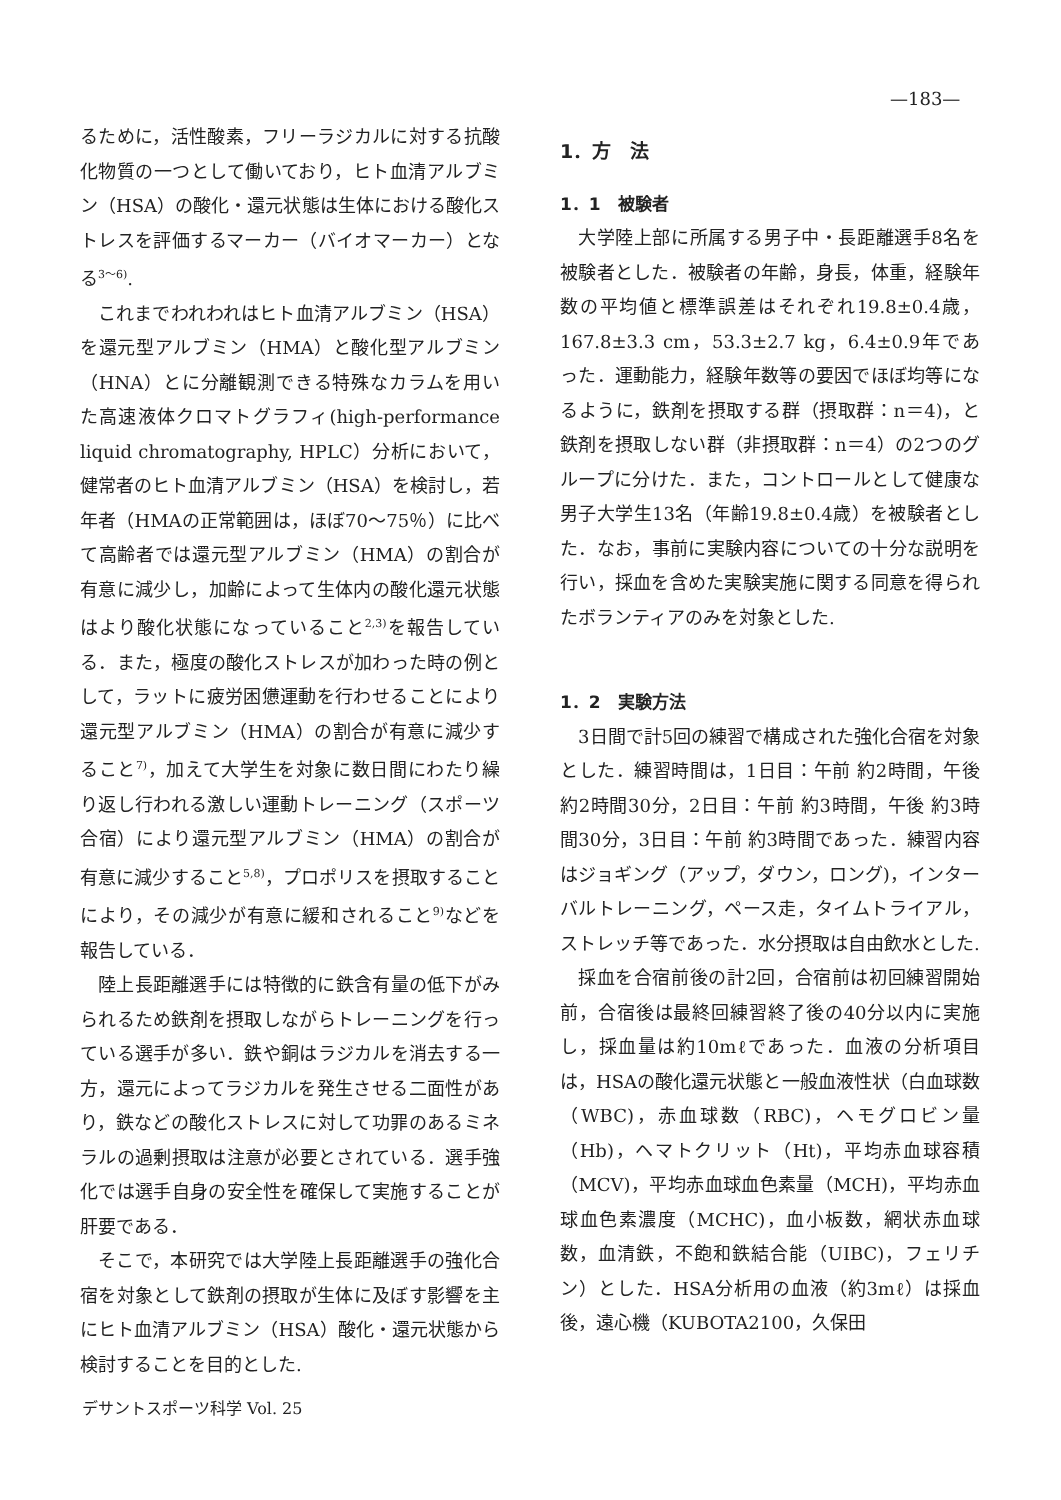—183—
るために，活性酸素，フリーラジカルに対する抗酸化物質の一つとして働いており，ヒト血清アルブミン（HSA）の酸化・還元状態は生体における酸化ストレスを評価するマーカー（バイオマーカー）となる<sup>3～6)</sup>.
これまでわれわれはヒト血清アルブミン（HSA）を還元型アルブミン（HMA）と酸化型アルブミン（HNA）とに分離観測できる特殊なカラムを用いた高速液体クロマトグラフィ(high-performance liquid chromatography, HPLC）分析において，健常者のヒト血清アルブミン（HSA）を検討し，若年者（HMAの正常範囲は，ほぼ70～75％）に比べて高齢者では還元型アルブミン（HMA）の割合が有意に減少し，加齢によって生体内の酸化還元状態はより酸化状態になっていること<sup>2,3)</sup>を報告している．また，極度の酸化ストレスが加わった時の例として，ラットに疲労困憊運動を行わせることにより還元型アルブミン（HMA）の割合が有意に減少すること<sup>7)</sup>，加えて大学生を対象に数日間にわたり繰り返し行われる激しい運動トレーニング（スポーツ合宿）により還元型アルブミン（HMA）の割合が有意に減少すること<sup>5,8)</sup>，プロポリスを摂取することにより，その減少が有意に緩和されること<sup>9)</sup>などを報告している．
陸上長距離選手には特徴的に鉄含有量の低下がみられるため鉄剤を摂取しながらトレーニングを行っている選手が多い．鉄や銅はラジカルを消去する一方，還元によってラジカルを発生させる二面性があり，鉄などの酸化ストレスに対して功罪のあるミネラルの過剰摂取は注意が必要とされている．選手強化では選手自身の安全性を確保して実施することが肝要である．
そこで，本研究では大学陸上長距離選手の強化合宿を対象として鉄剤の摂取が生体に及ぼす影響を主にヒト血清アルブミン（HSA）酸化・還元状態から検討することを目的とした.
1．方　法
1．1　被験者
大学陸上部に所属する男子中・長距離選手8名を被験者とした．被験者の年齢，身長，体重，経験年数の平均値と標準誤差はそれぞれ19.8±0.4歳，167.8±3.3 cm，53.3±2.7 kg，6.4±0.9年であった．運動能力，経験年数等の要因でほぼ均等になるように，鉄剤を摂取する群（摂取群：n＝4)，と鉄剤を摂取しない群（非摂取群：n＝4）の2つのグループに分けた．また，コントロールとして健康な男子大学生13名（年齢19.8±0.4歳）を被験者とした．なお，事前に実験内容についての十分な説明を行い，採血を含めた実験実施に関する同意を得られたボランティアのみを対象とした.
1．2　実験方法
3日間で計5回の練習で構成された強化合宿を対象とした．練習時間は，1日目：午前 約2時間，午後 約2時間30分，2日目：午前 約3時間，午後 約3時間30分，3日目：午前 約3時間であった．練習内容はジョギング（アップ，ダウン，ロング)，インターバルトレーニング，ペース走，タイムトライアル，ストレッチ等であった．水分摂取は自由飲水とした.
採血を合宿前後の計2回，合宿前は初回練習開始前，合宿後は最終回練習終了後の40分以内に実施し，採血量は約10mℓであった．血液の分析項目は，HSAの酸化還元状態と一般血液性状（白血球数（WBC)，赤血球数（RBC)，ヘモグロビン量（Hb)，ヘマトクリット（Ht)，平均赤血球容積（MCV)，平均赤血球血色素量（MCH)，平均赤血球血色素濃度（MCHC)，血小板数，網状赤血球数，血清鉄，不飽和鉄結合能（UIBC)，フェリチン）とした．HSA分析用の血液（約3mℓ）は採血後，遠心機（KUBOTA2100，久保田
デサントスポーツ科学 Vol. 25